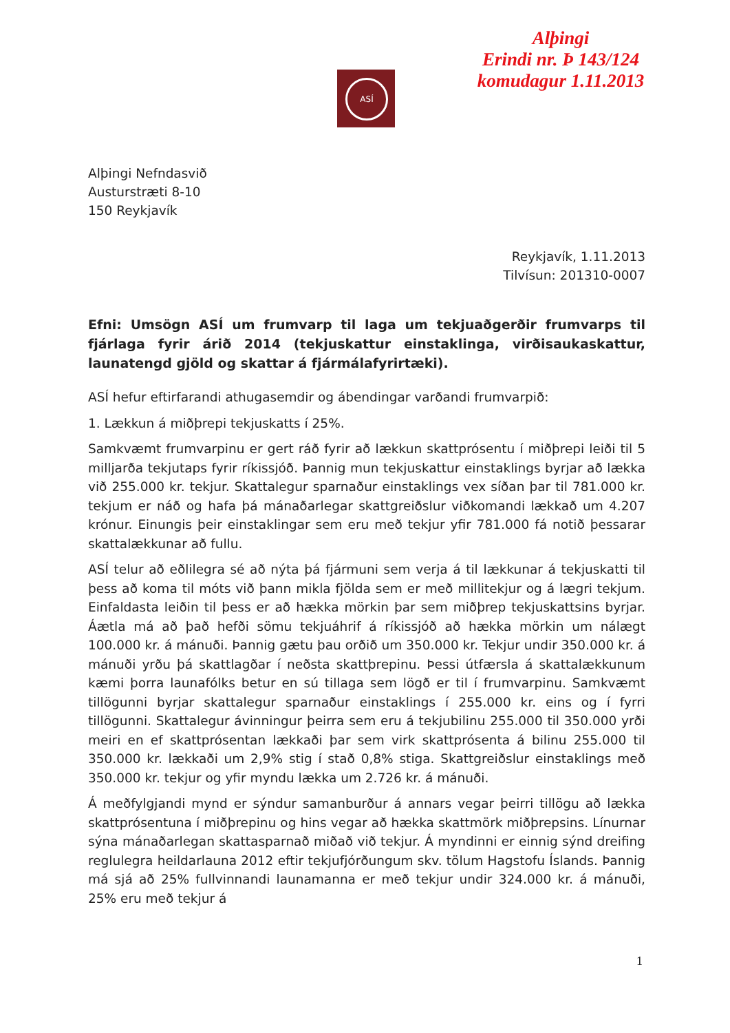Alþingi
Erindi nr. Þ 143/124
komudagur 1.11.2013
ASÍ
Alþingi Nefndasvið
Austurstræti 8-10
150 Reykjavík
Reykjavík, 1.11.2013
Tilvísun: 201310-0007
Efni: Umsögn ASÍ um frumvarp til laga um tekjuaðgerðir frumvarps til fjárlaga fyrir árið 2014 (tekjuskattur einstaklinga, virðisaukaskattur, launatengd gjöld og skattar á fjármálafyrirtæki).
ASÍ hefur eftirfarandi athugasemdir og ábendingar varðandi frumvarpið:
1. Lækkun á miðþrepi tekjuskatts í 25%.
Samkvæmt frumvarpinu er gert ráð fyrir að lækkun skattprósentu í miðþrepi leiði til 5 milljarða tekjutaps fyrir ríkissjóð. Þannig mun tekjuskattur einstaklings byrjar að lækka við 255.000 kr. tekjur. Skattalegur sparnaður einstaklings vex síðan þar til 781.000 kr. tekjum er náð og hafa þá mánaðarlegar skattgreiðslur viðkomandi lækkað um 4.207 krónur. Einungis þeir einstaklingar sem eru með tekjur yfir 781.000 fá notið þessarar skattalækkunar að fullu.
ASÍ telur að eðlilegra sé að nýta þá fjármuni sem verja á til lækkunar á tekjuskatti til þess að koma til móts við þann mikla fjölda sem er með millitekjur og á lægri tekjum. Einfaldasta leiðin til þess er að hækka mörkin þar sem miðþrep tekjuskattsins byrjar. Áætla má að það hefði sömu tekjuáhrif á ríkissjóð að hækka mörkin um nálægt 100.000 kr. á mánuði. Þannig gætu þau orðið um 350.000 kr. Tekjur undir 350.000 kr. á mánuði yrðu þá skattlagðar í neðsta skattþrepinu. Þessi útfærsla á skattalækkunum kæmi þorra launafólks betur en sú tillaga sem lögð er til í frumvarpinu. Samkvæmt tillögunni byrjar skattalegur sparnaður einstaklings í 255.000 kr. eins og í fyrri tillögunni. Skattalegur ávinningur þeirra sem eru á tekjubilinu 255.000 til 350.000 yrði meiri en ef skattprósentan lækkaði þar sem virk skattprósenta á bilinu 255.000 til 350.000 kr. lækkaði um 2,9% stig í stað 0,8% stiga. Skattgreiðslur einstaklings með 350.000 kr. tekjur og yfir myndu lækka um 2.726 kr. á mánuði.
Á meðfylgjandi mynd er sýndur samanburður á annars vegar þeirri tillögu að lækka skattprósentuna í miðþrepinu og hins vegar að hækka skattmörk miðþrepsins. Línurnar sýna mánaðarlegan skattasparnað miðað við tekjur. Á myndinni er einnig sýnd dreifing reglulegra heildarlauna 2012 eftir tekjufjórðungum skv. tölum Hagstofu Íslands. Þannig má sjá að 25% fullvinnandi launamanna er með tekjur undir 324.000 kr. á mánuði, 25% eru með tekjur á
1